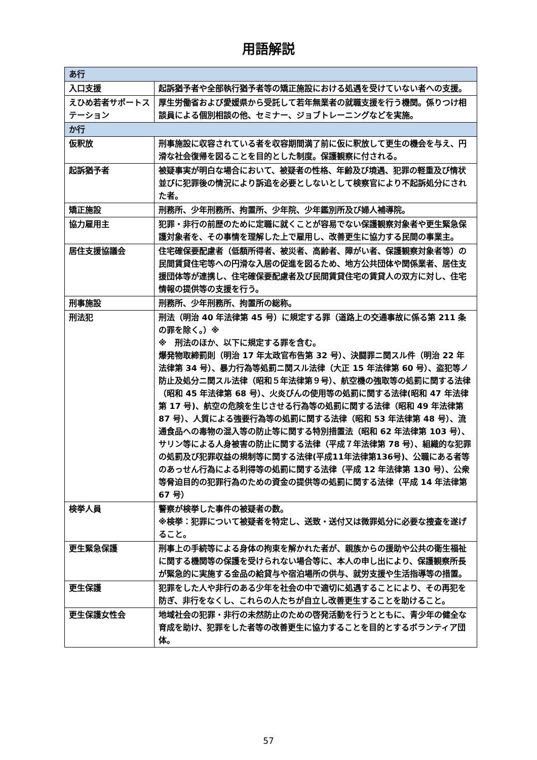用語解説
| あ行 | |
| --- | --- |
| 入口支援 | 起訴猶予者や全部執行猶予者等の矯正施設における処遇を受けていない者への支援。 |
| えひめ若者サポートステーション | 厚生労働省および愛媛県から受託して若年無業者の就職支援を行う機関。係りつけ相談員による個別相談の他、セミナー、ジョブトレーニングなどを実施。 |
| か行 | |
| 仮釈放 | 刑事施設に収容されている者を収容期間満了前に仮に釈放して更生の機会を与え、円滑な社会復帰を図ることを目的とした制度。保護観察に付される。 |
| 起訴猶予者 | 被疑事実が明白な場合において、被疑者の性格、年齢及び境遇、犯罪の軽重及び情状並びに犯罪後の情況により訴追を必要としないとして検察官により不起訴処分にされた者。 |
| 矯正施設 | 刑務所、少年刑務所、拘置所、少年院、少年鑑別所及び婦人補導院。 |
| 協力雇用主 | 犯罪・非行の前歴のために定職に就くことが容易でない保護観察対象者や更生緊急保護対象者を、その事情を理解した上で雇用し、改善更生に協力する民間の事業主。 |
| 居住支援協議会 | 住宅確保要配慮者（低額所得者、被災者、高齢者、障がい者、保護観察対象者等）の民間賃貸住宅等への円滑な入居の促進を図るため、地方公共団体や関係業者、居住支援団体等が連携し、住宅確保要配慮者及び民間賃貸住宅の賃貸人の双方に対し、住宅情報の提供等の支援を行う。 |
| 刑事施設 | 刑務所、少年刑務所、拘置所の総称。 |
| 刑法犯 | 刑法（明治 40 年法律第 45 号）に規定する罪（道路上の交通事故に係る第 211 条の罪を除く。）※ ※ 刑法のほか、以下に規定する罪を含む。 爆発物取締罰則（明治 17 年太政官布告第 32 号）、決闘罪ニ関スル件（明治 22 年法律第 34 号）、暴力行為等処罰ニ関スル法律（大正 15 年法律第 60 号）、盗犯等ノ防止及処分ニ関スル法律（昭和５年法律第９号）、航空機の強取等の処罰に関する法律（昭和 45 年法律第 68 号）、火炎びんの使用等の処罰に関する法律(昭和 47 年法律第 17 号)、航空の危険を生じさせる行為等の処罰に関する法律（昭和 49 年法律第 87 号）、人質による強要行為等の処罰に関する法律（昭和 53 年法律第 48 号）、流通食品への毒物の混入等の防止等に関する特別措置法（昭和 62 年法律第 103 号）、サリン等による人身被害の防止に関する法律（平成７年法律第 78 号）、組織的な犯罪の処罰及び犯罪収益の規制等に関する法律(平成11年法律第136号)、公職にある者等のあっせん行為による利得等の処罰に関する法律（平成 12 年法律第 130 号）、公衆等脅迫目的の犯罪行為のための資金の提供等の処罰に関する法律（平成 14 年法律第 67 号） |
| 検挙人員 | 警察が検挙した事件の被疑者の数。 ※検挙：犯罪について被疑者を特定し、送致・送付又は微罪処分に必要な捜査を遂げること。 |
| 更生緊急保護 | 刑事上の手続等による身体の拘束を解かれた者が、親族からの援助や公共の衛生福祉に関する機関等の保護を受けられない場合等に、本人の申し出により、保護観察所長が緊急的に実施する金品の給貸与や宿泊場所の供与、就労支援や生活指導等の措置。 |
| 更生保護 | 犯罪をした人や非行のある少年を社会の中で適切に処遇することにより、その再犯を防ぎ、非行をなくし、これらの人たちが自立し改善更生することを助けること。 |
| 更生保護女性会 | 地域社会の犯罪・非行の未然防止のための啓発活動を行うとともに、青少年の健全な育成を助け、犯罪をした者等の改善更生に協力することを目的とするボランティア団体。 |
57